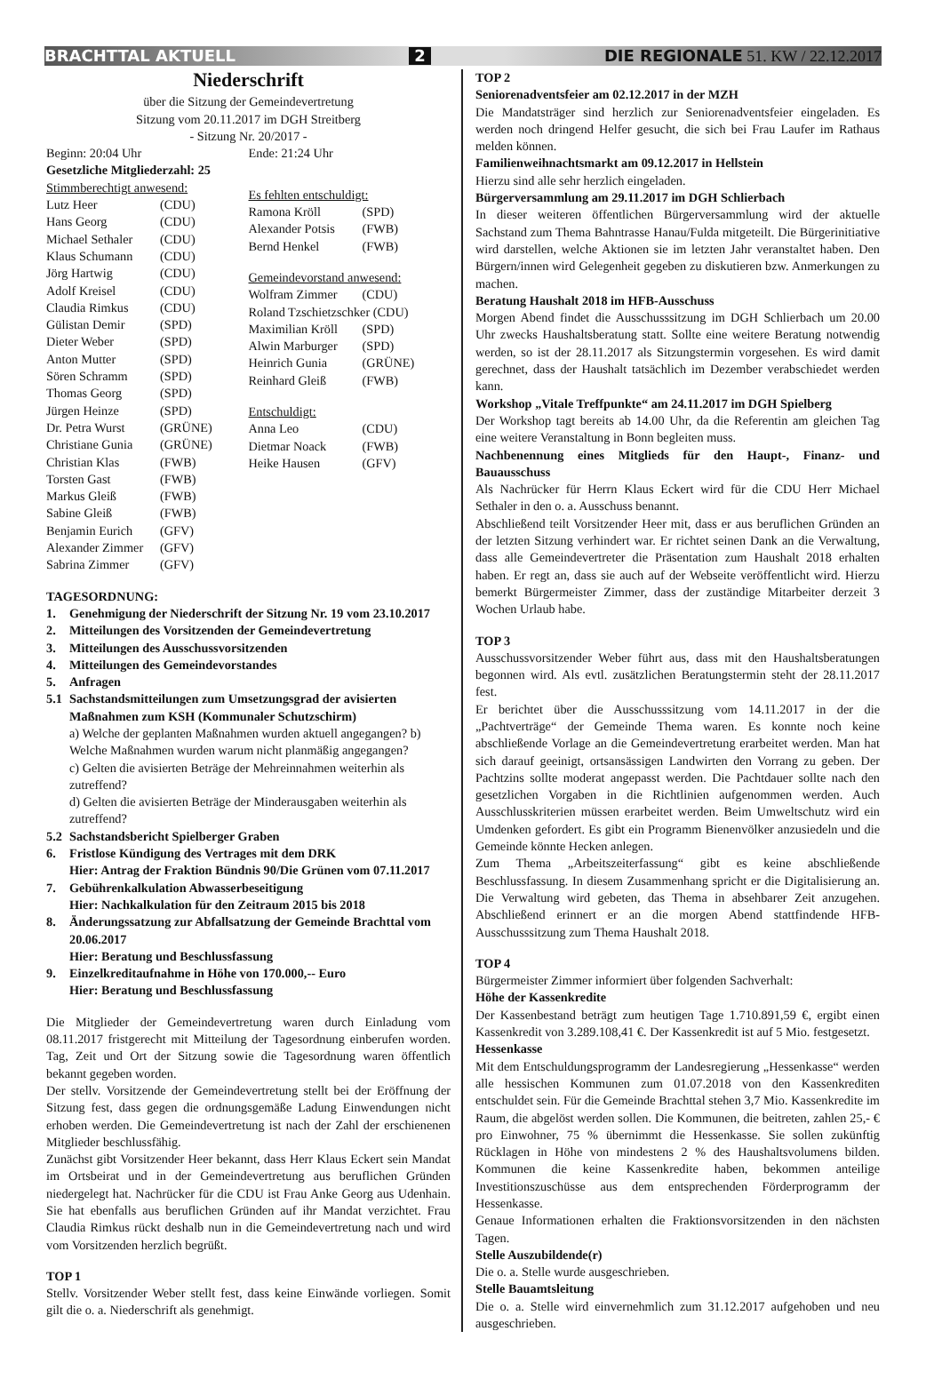BRACHTTAL AKTUELL 2 DIE REGIONALE 51. KW / 22.12.2017
Niederschrift
über die Sitzung der Gemeindevertretung
Sitzung vom 20.11.2017 im DGH Streitberg
- Sitzung Nr. 20/2017 -
Beginn: 20:04 Uhr Ende: 21:24 Uhr
Gesetzliche Mitgliederzahl: 25
Stimmberechtigt anwesend:
Lutz Heer (CDU)
Hans Georg (CDU)
Michael Sethaler (CDU)
Klaus Schumann (CDU)
Jörg Hartwig (CDU)
Adolf Kreisel (CDU)
Claudia Rimkus (CDU)
Gülistan Demir (SPD)
Dieter Weber (SPD)
Anton Mutter (SPD)
Sören Schramm (SPD)
Thomas Georg (SPD)
Jürgen Heinze (SPD)
Dr. Petra Wurst (GRÜNE)
Christiane Gunia (GRÜNE)
Christian Klas (FWB)
Torsten Gast (FWB)
Markus Gleiß (FWB)
Sabine Gleiß (FWB)
Benjamin Eurich (GFV)
Alexander Zimmer (GFV)
Sabrina Zimmer (GFV)
Es fehlten entschuldigt:
Ramona Kröll (SPD)
Alexander Potsis (FWB)
Bernd Henkel (FWB)
Gemeindevorstand anwesend:
Wolfram Zimmer (CDU)
Roland Tzschietzschker (CDU)
Maximilian Kröll (SPD)
Alwin Marburger (SPD)
Heinrich Gunia (GRÜNE)
Reinhard Gleiß (FWB)
Entschuldigt:
Anna Leo (CDU)
Dietmar Noack (FWB)
Heike Hausen (GFV)
TAGESORDNUNG:
1. Genehmigung der Niederschrift der Sitzung Nr. 19 vom 23.10.2017
2. Mitteilungen des Vorsitzenden der Gemeindevertretung
3. Mitteilungen des Ausschussvorsitzenden
4. Mitteilungen des Gemeindevorstandes
5. Anfragen
5.1 Sachstandsmitteilungen zum Umsetzungsgrad der avisierten Maßnahmen zum KSH (Kommunaler Schutzschirm)
a) Welche der geplanten Maßnahmen wurden aktuell angegangen? b) Welche Maßnahmen wurden warum nicht planmäßig angegangen?
c) Gelten die avisierten Beträge der Mehreinnahmen weiterhin als zutreffend?
d) Gelten die avisierten Beträge der Minderausgaben weiterhin als zutreffend?
5.2 Sachstandsbericht Spielberger Graben
6. Fristlose Kündigung des Vertrages mit dem DRK
Hier: Antrag der Fraktion Bündnis 90/Die Grünen vom 07.11.2017
7. Gebührenkalkulation Abwasserbeseitigung
Hier: Nachkalkulation für den Zeitraum 2015 bis 2018
8. Änderungssatzung zur Abfallsatzung der Gemeinde Brachttal vom 20.06.2017
Hier: Beratung und Beschlussfassung
9. Einzelkreditaufnahme in Höhe von 170.000,-- Euro
Hier: Beratung und Beschlussfassung
Die Mitglieder der Gemeindevertretung waren durch Einladung vom 08.11.2017 fristgerecht mit Mitteilung der Tagesordnung einberufen worden. Tag, Zeit und Ort der Sitzung sowie die Tagesordnung waren öffentlich bekannt gegeben worden.
Der stellv. Vorsitzende der Gemeindevertretung stellt bei der Eröffnung der Sitzung fest, dass gegen die ordnungsgemäße Ladung Einwendungen nicht erhoben werden. Die Gemeindevertretung ist nach der Zahl der erschienenen Mitglieder beschlussfähig.
Zunächst gibt Vorsitzender Heer bekannt, dass Herr Klaus Eckert sein Mandat im Ortsbeirat und in der Gemeindevertretung aus beruflichen Gründen niedergelegt hat. Nachrücker für die CDU ist Frau Anke Georg aus Udenhain. Sie hat ebenfalls aus beruflichen Gründen auf ihr Mandat verzichtet. Frau Claudia Rimkus rückt deshalb nun in die Gemeindevertretung nach und wird vom Vorsitzenden herzlich begrüßt.
TOP 1
Stellv. Vorsitzender Weber stellt fest, dass keine Einwände vorliegen. Somit gilt die o. a. Niederschrift als genehmigt.
TOP 2
Seniorenadventsfeier am 02.12.2017 in der MZH
Die Mandatsträger sind herzlich zur Seniorenadventsfeier eingeladen. Es werden noch dringend Helfer gesucht, die sich bei Frau Laufer im Rathaus melden können.
Familienweihnachtsmarkt am 09.12.2017 in Hellstein
Hierzu sind alle sehr herzlich eingeladen.
Bürgerversammlung am 29.11.2017 im DGH Schlierbach
In dieser weiteren öffentlichen Bürgerversammlung wird der aktuelle Sachstand zum Thema Bahntrasse Hanau/Fulda mitgeteilt. Die Bürgerinitiative wird darstellen, welche Aktionen sie im letzten Jahr veranstaltet haben. Den Bürgern/innen wird Gelegenheit gegeben zu diskutieren bzw. Anmerkungen zu machen.
Beratung Haushalt 2018 im HFB-Ausschuss
Morgen Abend findet die Ausschusssitzung im DGH Schlierbach um 20.00 Uhr zwecks Haushaltsberatung statt. Sollte eine weitere Beratung notwendig werden, so ist der 28.11.2017 als Sitzungstermin vorgesehen. Es wird damit gerechnet, dass der Haushalt tatsächlich im Dezember verabschiedet werden kann.
Workshop „Vitale Treffpunkte“ am 24.11.2017 im DGH Spielberg
Der Workshop tagt bereits ab 14.00 Uhr, da die Referentin am gleichen Tag eine weitere Veranstaltung in Bonn begleiten muss.
Nachbenennung eines Mitglieds für den Haupt-, Finanz- und Bauausschuss
Als Nachrücker für Herrn Klaus Eckert wird für die CDU Herr Michael Sethaler in den o. a. Ausschuss benannt.
Abschließend teilt Vorsitzender Heer mit, dass er aus beruflichen Gründen an der letzten Sitzung verhindert war. Er richtet seinen Dank an die Verwaltung, dass alle Gemeindevertreter die Präsentation zum Haushalt 2018 erhalten haben. Er regt an, dass sie auch auf der Webseite veröffentlicht wird. Hierzu bemerkt Bürgermeister Zimmer, dass der zuständige Mitarbeiter derzeit 3 Wochen Urlaub habe.
TOP 3
Ausschussvorsitzender Weber führt aus, dass mit den Haushaltsberatungen begonnen wird. Als evtl. zusätzlichen Beratungstermin steht der 28.11.2017 fest.
Er berichtet über die Ausschusssitzung vom 14.11.2017 in der die „Pachtverträge“ der Gemeinde Thema waren. Es konnte noch keine abschließende Vorlage an die Gemeindevertretung erarbeitet werden. Man hat sich darauf geeinigt, ortsansässigen Landwirten den Vorrang zu geben. Der Pachtzins sollte moderat angepasst werden. Die Pachtdauer sollte nach den gesetzlichen Vorgaben in die Richtlinien aufgenommen werden. Auch Ausschlusskriterien müssen erarbeitet werden. Beim Umweltschutz wird ein Umdenken gefordert. Es gibt ein Programm Bienenvölker anzusiedeln und die Gemeinde könnte Hecken anlegen.
Zum Thema „Arbeitszeiterfassung“ gibt es keine abschließende Beschlussfassung. In diesem Zusammenhang spricht er die Digitalisierung an. Die Verwaltung wird gebeten, das Thema in absehbarer Zeit anzugehen. Abschließend erinnert er an die morgen Abend stattfindende HFB-Ausschusssitzung zum Thema Haushalt 2018.
TOP 4
Bürgermeister Zimmer informiert über folgenden Sachverhalt:
Höhe der Kassenkredite
Der Kassenbestand beträgt zum heutigen Tage 1.710.891,59 €, ergibt einen Kassenkredit von 3.289.108,41 €. Der Kassenkredit ist auf 5 Mio. festgesetzt.
Hessenkasse
Mit dem Entschuldungsprogramm der Landesregierung „Hessenkasse“ werden alle hessischen Kommunen zum 01.07.2018 von den Kassenkrediten entschuldet sein. Für die Gemeinde Brachttal stehen 3,7 Mio. Kassenkredite im Raum, die abgelöst werden sollen. Die Kommunen, die beitreten, zahlen 25,- € pro Einwohner, 75 % übernimmt die Hessenkasse. Sie sollen zukünftig Rücklagen in Höhe von mindestens 2 % des Haushaltsvolumens bilden. Kommunen die keine Kassenkredite haben, bekommen anteilige Investitionszuschüsse aus dem entsprechenden Förderprogramm der Hessenkasse.
Genaue Informationen erhalten die Fraktionsvorsitzenden in den nächsten Tagen.
Stelle Auszubildende(r)
Die o. a. Stelle wurde ausgeschrieben.
Stelle Bauamtsleitung
Die o. a. Stelle wird einvernehmlich zum 31.12.2017 aufgehoben und neu ausgeschrieben.